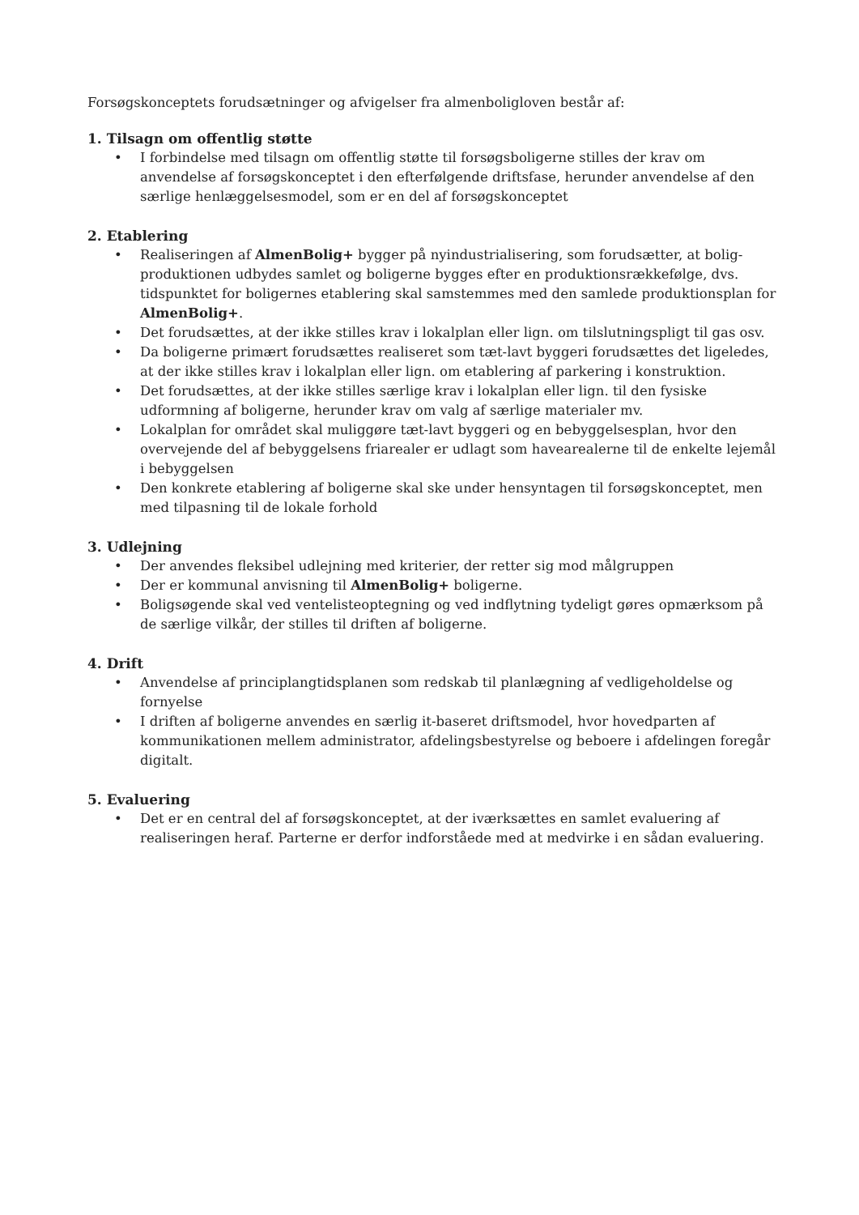Forsøgskonceptets forudsætninger og afvigelser fra almenboligloven består af:
1. Tilsagn om offentlig støtte
• I forbindelse med tilsagn om offentlig støtte til forsøgsboligerne stilles der krav om anvendelse af forsøgskonceptet i den efterfølgende driftsfase, herunder anvendelse af den særlige henlæggelsesmodel, som er en del af forsøgskonceptet
2. Etablering
• Realiseringen af AlmenBolig+ bygger på nyindustrialisering, som forudsætter, at bolig-produktionen udbydes samlet og boligerne bygges efter en produktionsrækkefølge, dvs. tidspunktet for boligernes etablering skal samstemmes med den samlede produktionsplan for AlmenBolig+.
• Det forudsættes, at der ikke stilles krav i lokalplan eller lign. om tilslutningspligt til gas osv.
• Da boligerne primært forudsættes realiseret som tæt-lavt byggeri forudsættes det ligeledes, at der ikke stilles krav i lokalplan eller lign. om etablering af parkering i konstruktion.
• Det forudsættes, at der ikke stilles særlige krav i lokalplan eller lign. til den fysiske udformning af boligerne, herunder krav om valg af særlige materialer mv.
• Lokalplan for området skal muliggøre tæt-lavt byggeri og en bebyggelsesplan, hvor den overvejende del af bebyggelsens friarealer er udlagt som havearealerne til de enkelte lejemål i bebyggelsen
• Den konkrete etablering af boligerne skal ske under hensyntagen til forsøgskonceptet, men med tilpasning til de lokale forhold
3. Udlejning
• Der anvendes fleksibel udlejning med kriterier, der retter sig mod målgruppen
• Der er kommunal anvisning til AlmenBolig+ boligerne.
• Boligsøgende skal ved ventelisteoptegning og ved indflytning tydeligt gøres opmærksom på de særlige vilkår, der stilles til driften af boligerne.
4. Drift
• Anvendelse af principlangtidsplanen som redskab til planlægning af vedligeholdelse og fornyelse
• I driften af boligerne anvendes en særlig it-baseret driftsmodel, hvor hovedparten af kommunikationen mellem administrator, afdelingsbestyrelse og beboere i afdelingen foregår digitalt.
5. Evaluering
• Det er en central del af forsøgskonceptet, at der iværksættes en samlet evaluering af realiseringen heraf. Parterne er derfor indforståede med at medvirke i en sådan evaluering.